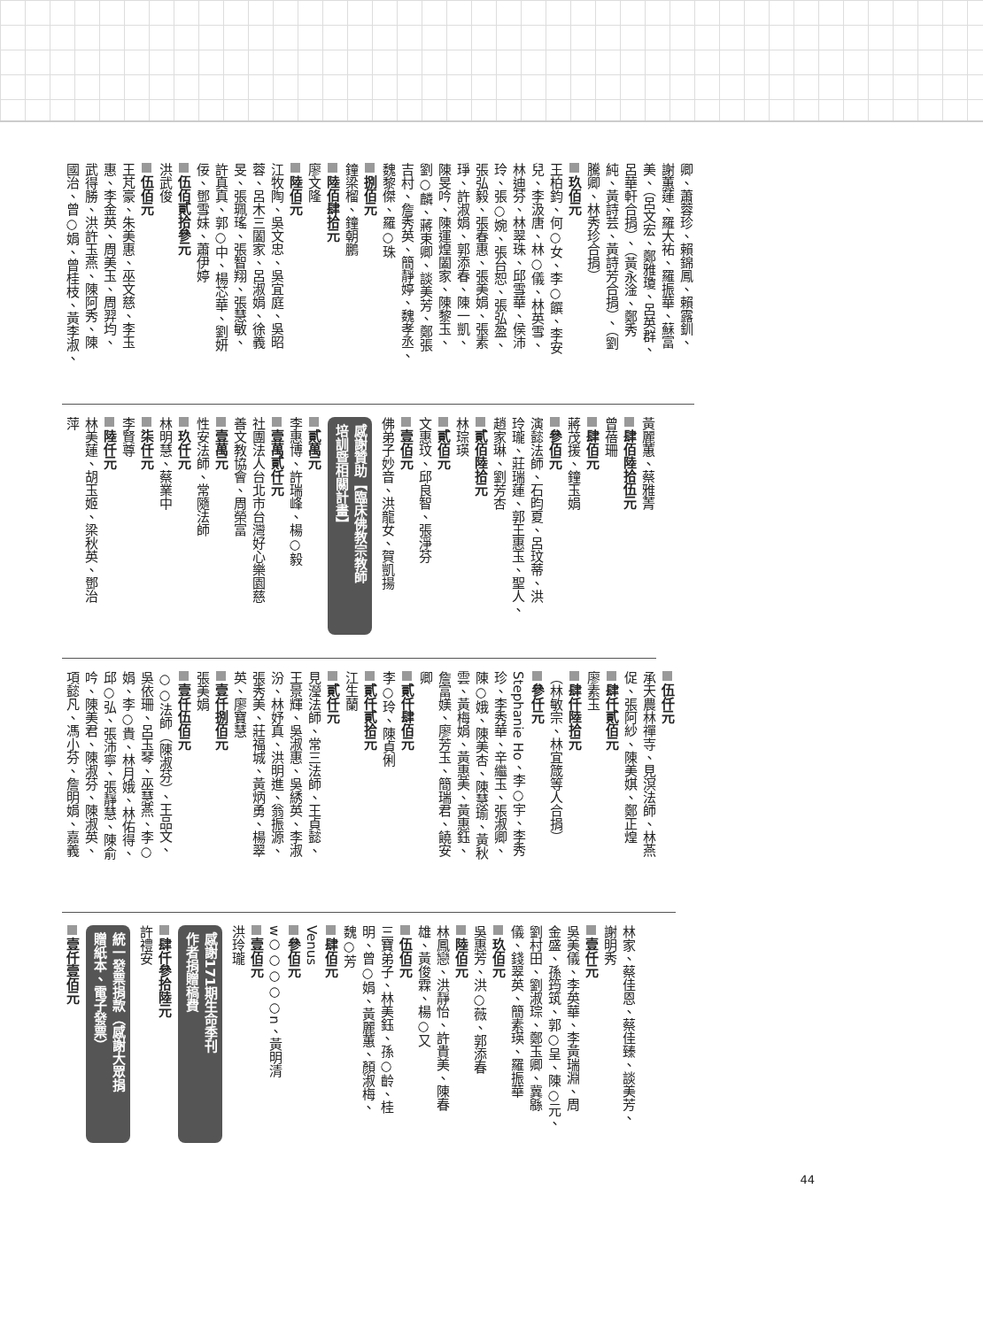卿、蕭蓉珍、賴錦鳳、賴露釧、
謝蕙蓮、羅大祐、羅振華、蘇富
美、（呂文宏、鄭雅瓊、呂英群、
呂華軒合捐）、（黃永淦、鄭秀
純、黃詩芸、黃詩芳合捐）、（劉
騰卿、林秀珍合捐）
玖佰元
王柏鈞、何○女、李○饌、李安
兒、李汲唐、林○儀、林英雪、
林迪芬、林翠珠、邱雪華、侯沛
玲、張○婉、張台恕、張弘盈、
張弘毅、張春惠、張美娟、張素
琤、許淑娟、郭添春、陳一凱、
陳旻吟、陳運煌闔家、陳黎玉、
劉○麟、蔣束卿、談美芳、鄭張
吉村、詹秀英、簡靜婷、魏孝丞、
魏黎傑、羅○珠
捌佰元
鐘梁榴、鐘朝鵬
陸佰肆拾元
廖文隆
陸佰元
江牧陶、吳文忠、吳宜庭、吳昭
蓉、呂木三闔家、呂淑娟、徐義
旻、張珮瑤、張智翔、張慧敏、
許真真、郭○中、楊芯華、劉妍
佞、鄧雪妹、蕭伊婷
伍佰貳拾參元
洪武俊
伍佰元
王芃豪、朱美惠、巫文慈、李玉
惠、李金英、周美玉、周羿均、
武得勝、洪許玉燕、陳阿秀、陳
國治、曾○娟、曾桂枝、黃李淑、
黃麗蕙、蔡雅菁
肆佰陸拾伍元
曾蓓珊
肆佰元
蔣茂援、鐘玉娟
參佰元
演懿法師、石昀夏、呂玟蒂、洪
玲瓏、莊瑞蓮、郭王惠玉、聖人、
趙家琳、劉芳杏
貳佰陸拾元
林琮瑛
貳佰元
文惠玟、邱良智、張淨芬
壹佰元
佛弟子妙音、洪龍女、賀凱揚
感謝贊助【臨床佛教宗教師
培訓暨相關計畫】
貳萬元
李惠博、許瑞峰、楊○毅
壹萬貳仟元
社團法人台北市台灣好心樂園慈
善文教協會、周榮富
壹萬元
性安法師、常隨法師
玖仟元
林明慧、蔡業中
柒仟元
李賢尊
陸仟元
林美蓮、胡玉姬、梁秋英、鄧治
萍
伍仟元
承天農林禪寺、見溟法師、林燕
促、張阿紗、陳美娸、鄭正煌
肆仟貳佰元
廖素玉
肆仟陸拾元
（林敏宗、林宜箴等人合捐）
參仟元
Stephanie Ho、李○宇、李秀
珍、李秀華、辛繼玉、張淑卿、
陳○娥、陳美杏、陳慧瑜、黃秋
雲、黃梅娟、黃惠美、黃惠鈺、
詹富媄、廖芳玉、簡瑞君、饒安
卿
貳仟肆佰元
李○玲、陳貞俐
貳仟貳拾元
江生蘭
貳仟元
見瀅法師、常三法師、王貞懿、
王景輝、吳淑惠、吳綉英、李淑
汾、林妤真、洪明進、翁振源、
張秀美、莊福城、黃炳勇、楊翠
英、廖寶慧
壹仟捌佰元
張美娟
壹仟伍佰元
○○法師（陳淑芬）、王品文、
吳依珊、呂玉琴、巫慧燕、李○
娟、李○貴、林月娥、林佑得、
邱○弘、張沛寧、張靜慧、陳俞
吟、陳美君、陳淑芬、陳淑英、
項懿凡、馮小芬、詹明娟、嘉義
林家、蔡佳恩、蔡佳臻、談美芳、
謝明秀
壹仟元
吳美儀、李英華、李黃瑞淵、周
金盛、孫筠筑、郭○呈、陳○元、
劉村田、劉淑琮、鄭玉卿、冀緜
儀、錢翠英、簡素瑛、羅振華
玖佰元
吳惠芳、洪○薇、郭添春
陸佰元
林鳳戀、洪靜怡、許貴美、陳春
雄、黃俊霖、楊○又
伍佰元
三寶弟子、林美鈺、孫○齡、桂
明、曾○娟、黃麗蕙、顏淑梅、
魏○芳
肆佰元
Venus
參佰元
w○○○○○n、黃明清
壹佰元
洪玲瓏
感謝171期生命季刊
作者捐贈稿費
肆仟參拾陸元
許禮安
統一發票捐款（感謝大眾捐
贈紙本、電子發票）
壹仟壹佰元
44